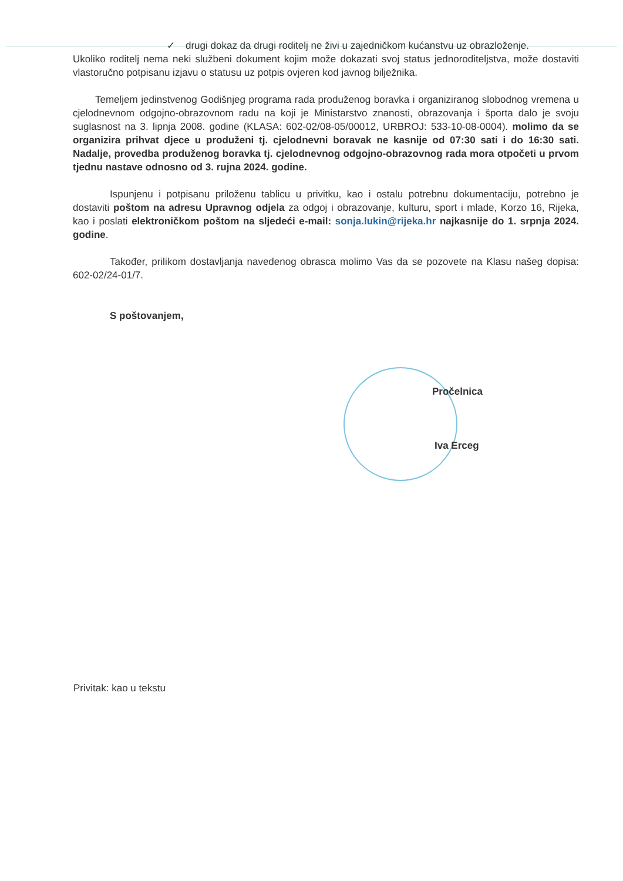✓ drugi dokaz da drugi roditelj ne živi u zajedničkom kućanstvu uz obrazloženje.
Ukoliko roditelj nema neki službeni dokument kojim može dokazati svoj status jednoroditeljstva, može dostaviti vlastoručno potpisanu izjavu o statusu uz potpis ovjeren kod javnog bilježnika.
Temeljem jedinstvenog Godišnjeg programa rada produženog boravka i organiziranog slobodnog vremena u cjelodnevnom odgojno-obrazovnom radu na koji je Ministarstvo znanosti, obrazovanja i športa dalo je svoju suglasnost na 3. lipnja 2008. godine (KLASA: 602-02/08-05/00012, URBROJ: 533-10-08-0004). molimo da se organizira prihvat djece u produženi tj. cjelodnevni boravak ne kasnije od 07:30 sati i do 16:30 sati. Nadalje, provedba produženog boravka tj. cjelodnevnog odgojno-obrazovnog rada mora otpočeti u prvom tjednu nastave odnosno od 3. rujna 2024. godine.
Ispunjenu i potpisanu priloženu tablicu u privitku, kao i ostalu potrebnu dokumentaciju, potrebno je dostaviti poštom na adresu Upravnog odjela za odgoj i obrazovanje, kulturu, sport i mlade, Korzo 16, Rijeka, kao i poslati elektroničkom poštom na sljedeći e-mail: sonja.lukin@rijeka.hr najkasnije do 1. srpnja 2024. godine.
Također, prilikom dostavljanja navedenog obrasca molimo Vas da se pozovete na Klasu našeg dopisa: 602-02/24-01/7.
S poštovanjem,
Pročelnica
Iva Erceg
Privitak: kao u tekstu